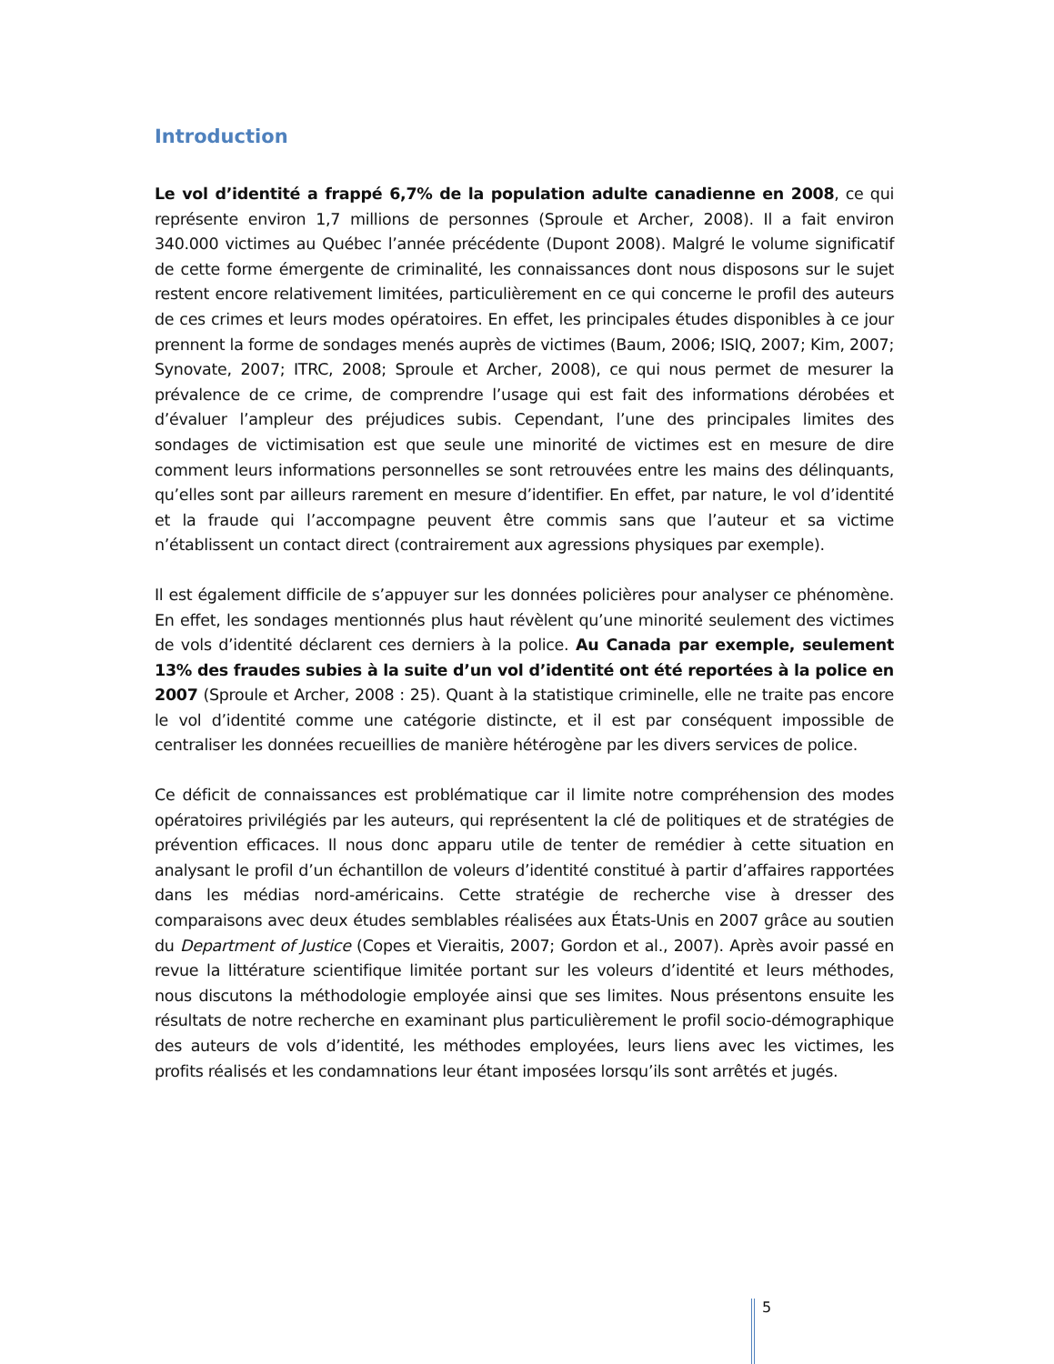Introduction
Le vol d’identité a frappé 6,7% de la population adulte canadienne en 2008, ce qui représente environ 1,7 millions de personnes (Sproule et Archer, 2008). Il a fait environ 340.000 victimes au Québec l’année précédente (Dupont 2008). Malgré le volume significatif de cette forme émergente de criminalité, les connaissances dont nous disposons sur le sujet restent encore relativement limitées, particulièrement en ce qui concerne le profil des auteurs de ces crimes et leurs modes opératoires. En effet, les principales études disponibles à ce jour prennent la forme de sondages menés auprès de victimes (Baum, 2006; ISIQ, 2007; Kim, 2007; Synovate, 2007; ITRC, 2008; Sproule et Archer, 2008), ce qui nous permet de mesurer la prévalence de ce crime, de comprendre l’usage qui est fait des informations dérobées et d’évaluer l’ampleur des préjudices subis. Cependant, l’une des principales limites des sondages de victimisation est que seule une minorité de victimes est en mesure de dire comment leurs informations personnelles se sont retrouvées entre les mains des délinquants, qu’elles sont par ailleurs rarement en mesure d’identifier. En effet, par nature, le vol d’identité et la fraude qui l’accompagne peuvent être commis sans que l’auteur et sa victime n’établissent un contact direct (contrairement aux agressions physiques par exemple).
Il est également difficile de s’appuyer sur les données policières pour analyser ce phénomène. En effet, les sondages mentionnés plus haut révèlent qu’une minorité seulement des victimes de vols d’identité déclarent ces derniers à la police. Au Canada par exemple, seulement 13% des fraudes subies à la suite d’un vol d’identité ont été reportées à la police en 2007 (Sproule et Archer, 2008 : 25). Quant à la statistique criminelle, elle ne traite pas encore le vol d’identité comme une catégorie distincte, et il est par conséquent impossible de centraliser les données recueillies de manière hétérogène par les divers services de police.
Ce déficit de connaissances est problématique car il limite notre compréhension des modes opératoires privilégiés par les auteurs, qui représentent la clé de politiques et de stratégies de prévention efficaces. Il nous donc apparu utile de tenter de remédier à cette situation en analysant le profil d’un échantillon de voleurs d’identité constitué à partir d’affaires rapportées dans les médias nord-américains. Cette stratégie de recherche vise à dresser des comparaisons avec deux études semblables réalisées aux États-Unis en 2007 grâce au soutien du Department of Justice (Copes et Vieraitis, 2007; Gordon et al., 2007). Après avoir passé en revue la littérature scientifique limitée portant sur les voleurs d’identité et leurs méthodes, nous discutons la méthodologie employée ainsi que ses limites. Nous présentons ensuite les résultats de notre recherche en examinant plus particulièrement le profil socio-démographique des auteurs de vols d’identité, les méthodes employées, leurs liens avec les victimes, les profits réalisés et les condamnations leur étant imposées lorsqu’ils sont arrêtés et jugés.
5